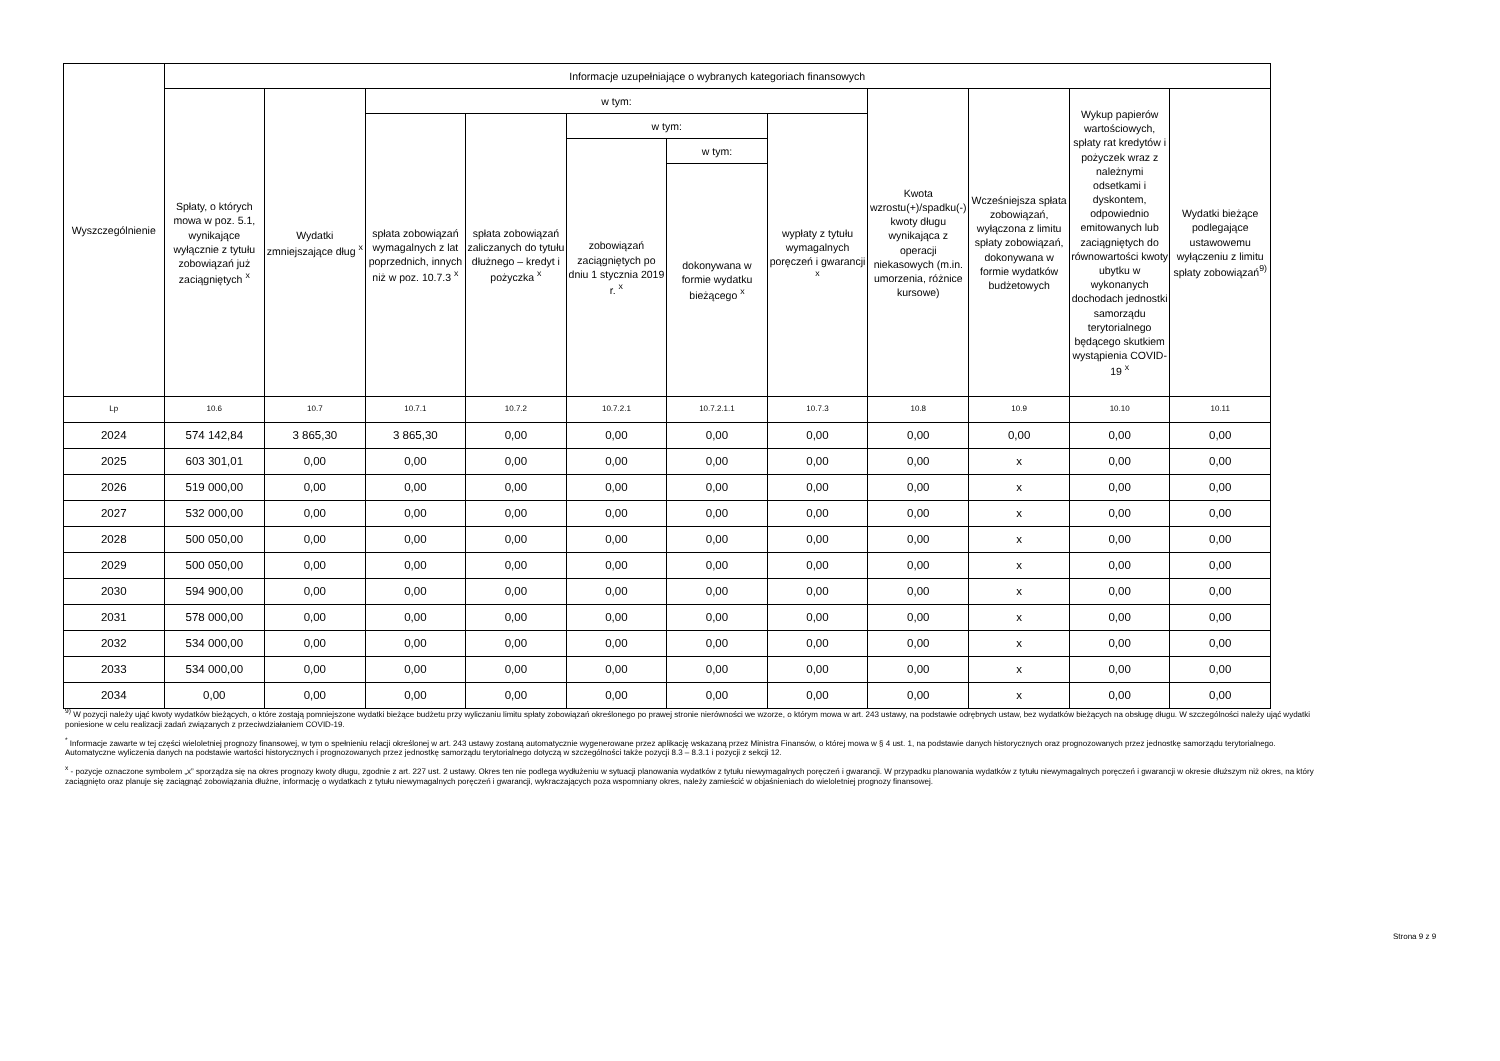| Wyszczególnienie | Informacje uzupełniające o wybranych kategoriach finansowych | | | | | | | | | | |
| --- | --- | --- | --- | --- | --- | --- | --- | --- | --- | --- | --- |
| | Spłaty, o których mowa w poz. 5.1, wynikające wyłącznie z tytułu zobowiązań już zaciągniętych <sup>x</sup> | Wydatki zmniejszające dług <sup>x</sup> | w tym: | | | | | Kwota wzrostu(+)/spadku(-) kwoty długu wynikająca z operacji niekasowych (m.in. umorzenia, różnice kursowe) | Wcześniejsza spłata zobowiązań, wyłączona z limitu spłaty zobowiązań, dokonywana w formie wydatków budżetowych | Wykup papierów wartościowych, spłaty rat kredytów i pożyczek wraz z należnymi odsetkami i dyskontem, odpowiednio emitowanych lub zaciągniętych do równowartości kwoty ubytku w wykonanych dochodach jednostki samorządu terytorialnego będącego skutkiem wystąpienia COVID-19 <sup>x</sup> | Wydatki bieżące podlegające ustawowemu wyłączeniu z limitu spłaty zobowiązań<sup>9)</sup> |
| | | | spłata zobowiązań wymagalnych z lat poprzednich, innych niż w poz. 10.7.3 <sup>x</sup> | spłata zobowiązań zaliczanych do tytułu dłużnego – kredyt i pożyczka <sup>x</sup> | w tym: | | wypłaty z tytułu wymagalnych poręczeń i gwarancji <sup>x</sup> | | | | |
| | | | | | zobowiązań zaciągniętych po dniu 1 stycznia 2019 r. <sup>x</sup> | w tym: | | | | | |
| | | | | | | dokonywana w formie wydatku bieżącego <sup>x</sup> | | | | | |
| Lp | 10.6 | 10.7 | 10.7.1 | 10.7.2 | 10.7.2.1 | 10.7.2.1.1 | 10.7.3 | 10.8 | 10.9 | 10.10 | 10.11 |
| 2024 | 574 142,84 | 3 865,30 | 3 865,30 | 0,00 | 0,00 | 0,00 | 0,00 | 0,00 | 0,00 | 0,00 | 0,00 |
| 2025 | 603 301,01 | 0,00 | 0,00 | 0,00 | 0,00 | 0,00 | 0,00 | 0,00 | x | 0,00 | 0,00 |
| 2026 | 519 000,00 | 0,00 | 0,00 | 0,00 | 0,00 | 0,00 | 0,00 | 0,00 | x | 0,00 | 0,00 |
| 2027 | 532 000,00 | 0,00 | 0,00 | 0,00 | 0,00 | 0,00 | 0,00 | 0,00 | x | 0,00 | 0,00 |
| 2028 | 500 050,00 | 0,00 | 0,00 | 0,00 | 0,00 | 0,00 | 0,00 | 0,00 | x | 0,00 | 0,00 |
| 2029 | 500 050,00 | 0,00 | 0,00 | 0,00 | 0,00 | 0,00 | 0,00 | 0,00 | x | 0,00 | 0,00 |
| 2030 | 594 900,00 | 0,00 | 0,00 | 0,00 | 0,00 | 0,00 | 0,00 | 0,00 | x | 0,00 | 0,00 |
| 2031 | 578 000,00 | 0,00 | 0,00 | 0,00 | 0,00 | 0,00 | 0,00 | 0,00 | x | 0,00 | 0,00 |
| 2032 | 534 000,00 | 0,00 | 0,00 | 0,00 | 0,00 | 0,00 | 0,00 | 0,00 | x | 0,00 | 0,00 |
| 2033 | 534 000,00 | 0,00 | 0,00 | 0,00 | 0,00 | 0,00 | 0,00 | 0,00 | x | 0,00 | 0,00 |
| 2034 | 0,00 | 0,00 | 0,00 | 0,00 | 0,00 | 0,00 | 0,00 | 0,00 | x | 0,00 | 0,00 |
<sup>9)</sup> W pozycji należy ująć kwoty wydatków bieżących, o które zostają pomniejszone wydatki bieżące budżetu przy wyliczaniu limitu spłaty zobowiązań określonego po prawej stronie nierówności we wzorze, o którym mowa w art. 243 ustawy, na podstawie odrębnych ustaw, bez wydatków bieżących na obsługę długu. W szczególności należy ująć wydatki poniesione w celu realizacji zadań związanych z przeciwdziałaniem COVID-19.
<sup>*</sup> Informacje zawarte w tej części wieloletniej prognozy finansowej, w tym o spełnieniu relacji określonej w art. 243 ustawy zostaną automatycznie wygenerowane przez aplikację wskazaną przez Ministra Finansów, o której mowa w § 4 ust. 1, na podstawie danych historycznych oraz prognozowanych przez jednostkę samorządu terytorialnego. Automatyczne wyliczenia danych na podstawie wartości historycznych i prognozowanych przez jednostkę samorządu terytorialnego dotyczą w szczególności także pozycji 8.3 – 8.3.1 i pozycji z sekcji 12.
<sup>x</sup> - pozycje oznaczone symbolem „x” sporządza się na okres prognozy kwoty długu, zgodnie z art. 227 ust. 2 ustawy. Okres ten nie podlega wydłużeniu w sytuacji planowania wydatków z tytułu niewymagalnych poręczeń i gwarancji. W przypadku planowania wydatków z tytułu niewymagalnych poręczeń i gwarancji w okresie dłuższym niż okres, na który zaciągnięto oraz planuje się zaciągnąć zobowiązania dłużne, informację o wydatkach z tytułu niewymagalnych poręczeń i gwarancji, wykraczających poza wspomniany okres, należy zamieścić w objaśnieniach do wieloletniej prognozy finansowej.
Strona 9 z 9